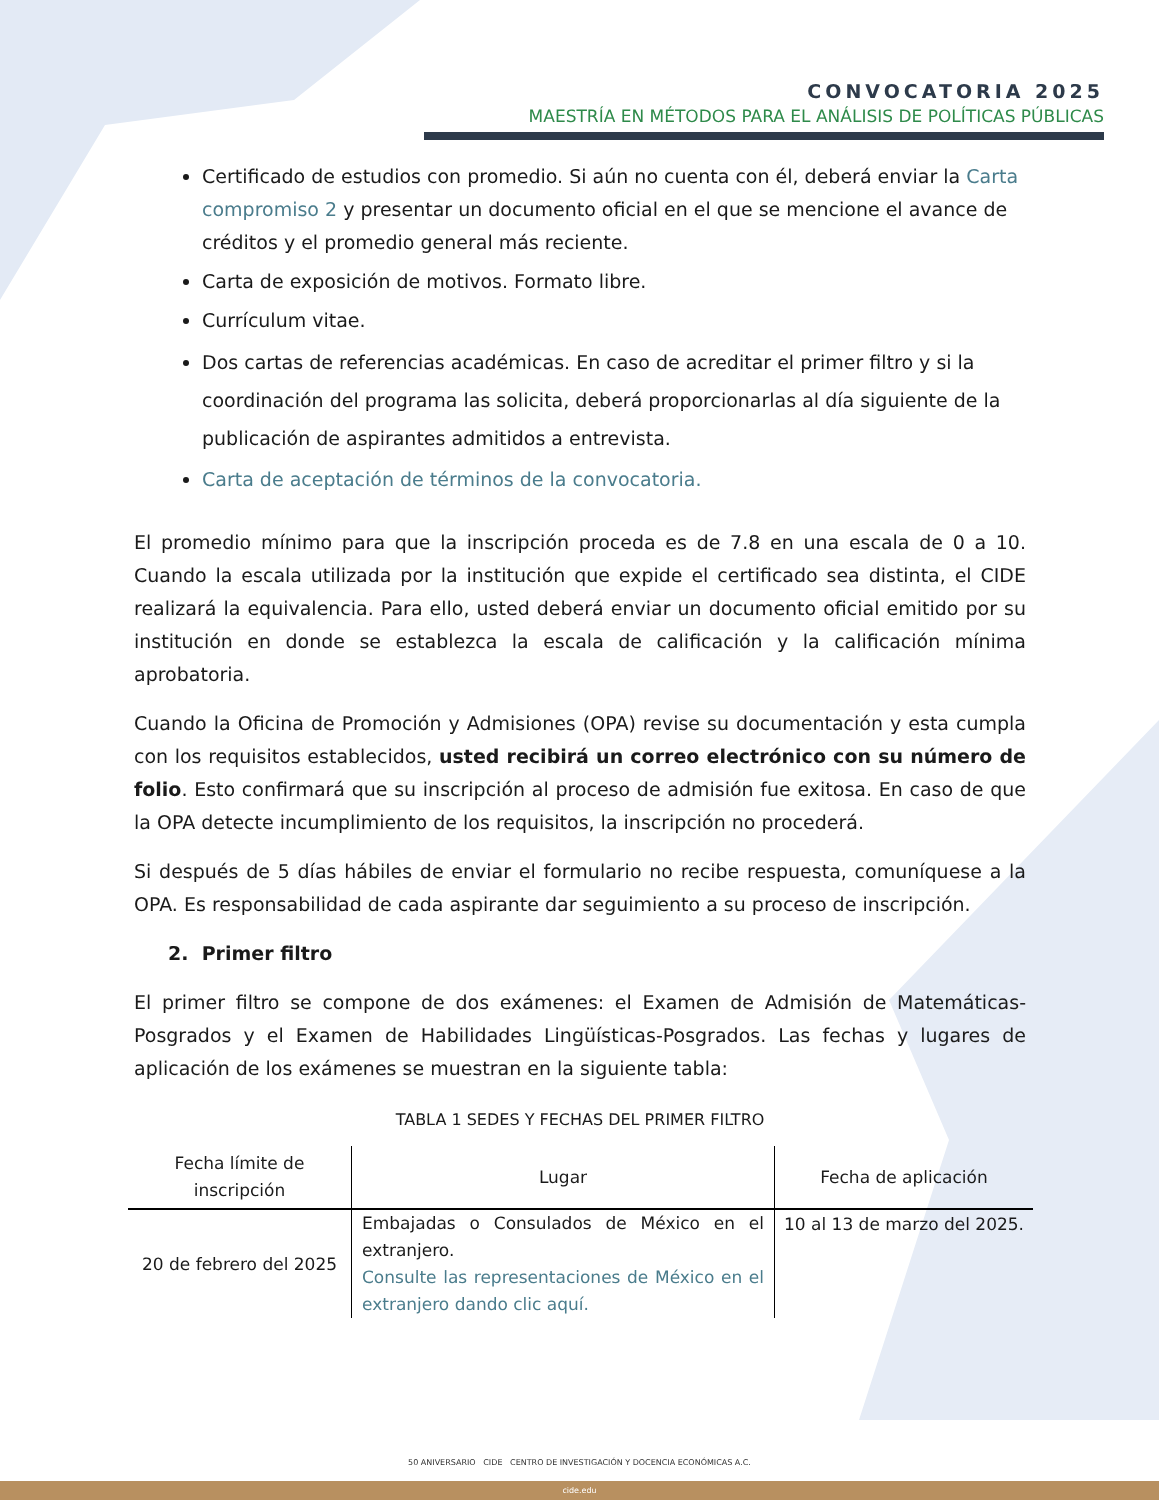CONVOCATORIA 2025
MAESTRÍA EN MÉTODOS PARA EL ANÁLISIS DE POLÍTICAS PÚBLICAS
Certificado de estudios con promedio. Si aún no cuenta con él, deberá enviar la Carta compromiso 2 y presentar un documento oficial en el que se mencione el avance de créditos y el promedio general más reciente.
Carta de exposición de motivos. Formato libre.
Currículum vitae.
Dos cartas de referencias académicas. En caso de acreditar el primer filtro y si la coordinación del programa las solicita, deberá proporcionarlas al día siguiente de la publicación de aspirantes admitidos a entrevista.
Carta de aceptación de términos de la convocatoria.
El promedio mínimo para que la inscripción proceda es de 7.8 en una escala de 0 a 10. Cuando la escala utilizada por la institución que expide el certificado sea distinta, el CIDE realizará la equivalencia. Para ello, usted deberá enviar un documento oficial emitido por su institución en donde se establezca la escala de calificación y la calificación mínima aprobatoria.
Cuando la Oficina de Promoción y Admisiones (OPA) revise su documentación y esta cumpla con los requisitos establecidos, usted recibirá un correo electrónico con su número de folio. Esto confirmará que su inscripción al proceso de admisión fue exitosa. En caso de que la OPA detecte incumplimiento de los requisitos, la inscripción no procederá.
Si después de 5 días hábiles de enviar el formulario no recibe respuesta, comuníquese a la OPA. Es responsabilidad de cada aspirante dar seguimiento a su proceso de inscripción.
2. Primer filtro
El primer filtro se compone de dos exámenes: el Examen de Admisión de Matemáticas-Posgrados y el Examen de Habilidades Lingüísticas-Posgrados. Las fechas y lugares de aplicación de los exámenes se muestran en la siguiente tabla:
TABLA 1 SEDES Y FECHAS DEL PRIMER FILTRO
| Fecha límite de inscripción | Lugar | Fecha de aplicación |
| --- | --- | --- |
| 20 de febrero del 2025 | Embajadas o Consulados de México en el extranjero. Consulte las representaciones de México en el extranjero dando clic aquí. | 10 al 13 de marzo del 2025. |
50 ANIVERSARIO CIDE CENTRO DE INVESTIGACIÓN Y DOCENCIA ECONÓMICAS A.C.
cide.edu